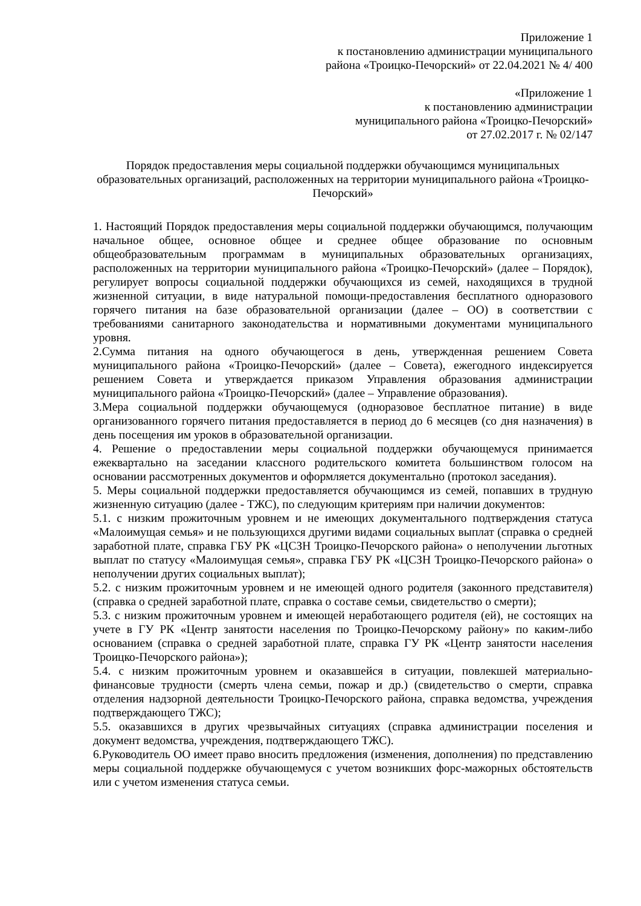Приложение 1
к постановлению администрации муниципального
района «Троицко-Печорский» от 22.04.2021 № 4/ 400
«Приложение 1
к постановлению администрации
муниципального района «Троицко-Печорский»
от 27.02.2017 г. № 02/147
Порядок предоставления меры социальной поддержки обучающимся муниципальных образовательных организаций, расположенных на территории муниципального района «Троицко-Печорский»
1. Настоящий Порядок предоставления меры социальной поддержки обучающимся, получающим начальное общее, основное общее и среднее общее образование по основным общеобразовательным программам в муниципальных образовательных организациях, расположенных на территории муниципального района «Троицко-Печорский» (далее – Порядок), регулирует вопросы социальной поддержки обучающихся из семей, находящихся в трудной жизненной ситуации, в виде натуральной помощи-предоставления бесплатного одноразового горячего питания на базе образовательной организации (далее – ОО) в соответствии с требованиями санитарного законодательства и нормативными документами муниципального уровня.
2.Сумма питания на одного обучающегося в день, утвержденная решением Совета муниципального района «Троицко-Печорский» (далее – Совета), ежегодного индексируется решением Совета и утверждается приказом Управления образования администрации муниципального района «Троицко-Печорский» (далее – Управление образования).
3.Мера социальной поддержки обучающемуся (одноразовое бесплатное питание) в виде организованного горячего питания предоставляется в период до 6 месяцев (со дня назначения) в день посещения им уроков в образовательной организации.
4. Решение о предоставлении меры социальной поддержки обучающемуся принимается ежеквартально на заседании классного родительского комитета большинством голосом на основании рассмотренных документов и оформляется документально (протокол заседания).
5. Меры социальной поддержки предоставляется обучающимся из семей, попавших в трудную жизненную ситуацию (далее - ТЖС), по следующим критериям при наличии документов:
5.1. с низким прожиточным уровнем и не имеющих документального подтверждения статуса «Малоимущая семья» и не пользующихся другими видами социальных выплат (справка о средней заработной плате, справка ГБУ РК «ЦСЗН Троицко-Печорского района» о неполучении льготных выплат по статусу «Малоимущая семья», справка ГБУ РК «ЦСЗН Троицко-Печорского района» о неполучении других социальных выплат);
5.2. с низким прожиточным уровнем и не имеющей одного родителя (законного представителя) (справка о средней заработной плате, справка о составе семьи, свидетельство о смерти);
5.3. с низким прожиточным уровнем и имеющей неработающего родителя (ей), не состоящих на учете в ГУ РК «Центр занятости населения по Троицко-Печорскому району» по каким-либо основанием (справка о средней заработной плате, справка ГУ РК «Центр занятости населения Троицко-Печорского района»);
5.4. с низким прожиточным уровнем и оказавшейся в ситуации, повлекшей материально-финансовые трудности (смерть члена семьи, пожар и др.) (свидетельство о смерти, справка отделения надзорной деятельности Троицко-Печорского района, справка ведомства, учреждения подтверждающего ТЖС);
5.5. оказавшихся в других чрезвычайных ситуациях (справка администрации поселения и документ ведомства, учреждения, подтверждающего ТЖС).
6.Руководитель ОО имеет право вносить предложения (изменения, дополнения) по представлению меры социальной поддержке обучающемуся с учетом возникших форс-мажорных обстоятельств или с учетом изменения статуса семьи.